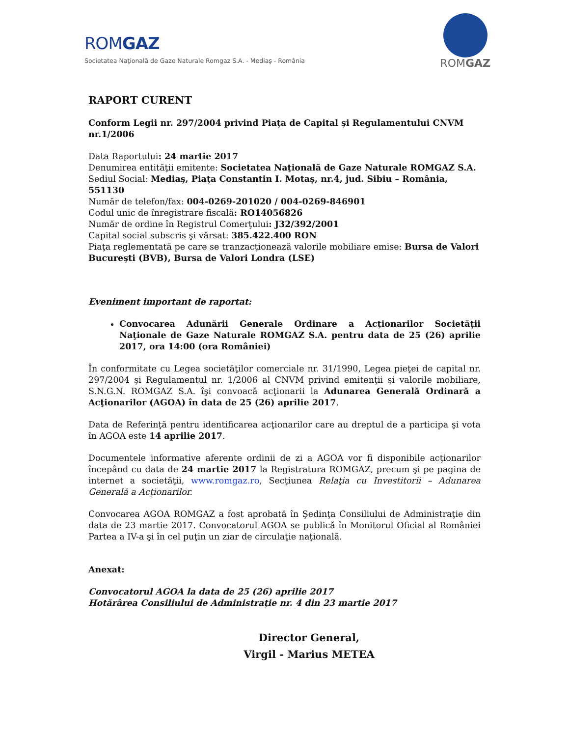ROMGAZ
Societatea Naţională de Gaze Naturale Romgaz S.A. - Mediaş - România
ROMGAZ
RAPORT CURENT
Conform Legii nr. 297/2004 privind Piaţa de Capital şi Regulamentului CNVM nr.1/2006
Data Raportului: 24 martie 2017
Denumirea entităţii emitente: Societatea Naţională de Gaze Naturale ROMGAZ S.A.
Sediul Social: Mediaş, Piaţa Constantin I. Motaş, nr.4, jud. Sibiu – România, 551130
Număr de telefon/fax: 004-0269-201020 / 004-0269-846901
Codul unic de înregistrare fiscală: RO14056826
Număr de ordine în Registrul Comerţului: J32/392/2001
Capital social subscris şi vărsat: 385.422.400 RON
Piaţa reglementată pe care se tranzacţionează valorile mobiliare emise: Bursa de Valori Bucureşti (BVB), Bursa de Valori Londra (LSE)
Eveniment important de raportat:
Convocarea Adunării Generale Ordinare a Acţionarilor Societăţii Naţionale de Gaze Naturale ROMGAZ S.A. pentru data de 25 (26) aprilie 2017, ora 14:00 (ora României)
În conformitate cu Legea societăţilor comerciale nr. 31/1990, Legea pieţei de capital nr. 297/2004 şi Regulamentul nr. 1/2006 al CNVM privind emitenţii şi valorile mobiliare, S.N.G.N. ROMGAZ S.A. îşi convoacă acţionarii la Adunarea Generală Ordinară a Acţionarilor (AGOA) în data de 25 (26) aprilie 2017.
Data de Referinţă pentru identificarea acţionarilor care au dreptul de a participa şi vota în AGOA este 14 aprilie 2017.
Documentele informative aferente ordinii de zi a AGOA vor fi disponibile acţionarilor începând cu data de 24 martie 2017 la Registratura ROMGAZ, precum şi pe pagina de internet a societăţii, www.romgaz.ro, Secţiunea Relaţia cu Investitorii – Adunarea Generală a Acţionarilor.
Convocarea AGOA ROMGAZ a fost aprobată în Şedinţa Consiliului de Administraţie din data de 23 martie 2017. Convocatorul AGOA se publică în Monitorul Oficial al României Partea a IV-a şi în cel puţin un ziar de circulaţie naţională.
Anexat:
Convocatorul AGOA la data de 25 (26) aprilie 2017
Hotărârea Consiliului de Administraţie nr. 4 din 23 martie 2017
Director General,
Virgil - Marius METEA